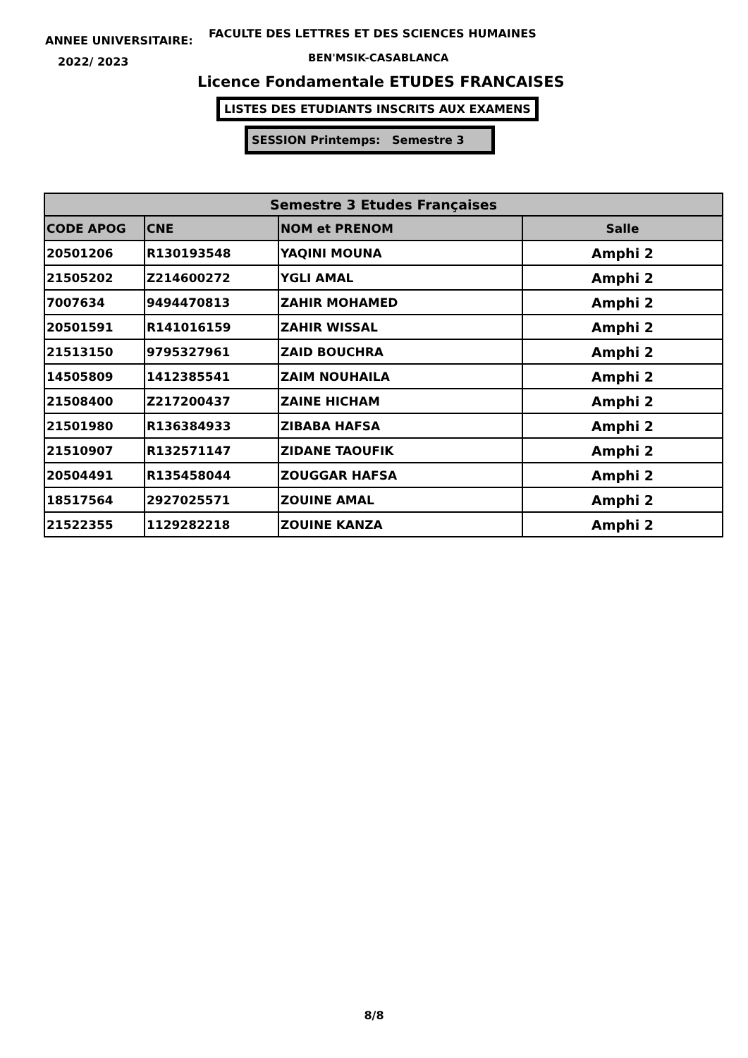ANNEE UNIVERSITAIRE:
FACULTE DES LETTRES ET DES SCIENCES HUMAINES
2022/ 2023 BEN'MSIK-CASABLANCA
Licence Fondamentale ETUDES FRANCAISES
LISTES DES ETUDIANTS INSCRITS AUX EXAMENS
SESSION Printemps: Semestre 3
| Semestre 3 Etudes Françaises | | | |
| --- | --- | --- | --- |
| CODE APOG | CNE | NOM et PRENOM | Salle |
| 20501206 | R130193548 | YAQINI MOUNA | Amphi 2 |
| 21505202 | Z214600272 | YGLI AMAL | Amphi 2 |
| 7007634 | 9494470813 | ZAHIR MOHAMED | Amphi 2 |
| 20501591 | R141016159 | ZAHIR WISSAL | Amphi 2 |
| 21513150 | 9795327961 | ZAID BOUCHRA | Amphi 2 |
| 14505809 | 1412385541 | ZAIM NOUHAILA | Amphi 2 |
| 21508400 | Z217200437 | ZAINE HICHAM | Amphi 2 |
| 21501980 | R136384933 | ZIBABA HAFSA | Amphi 2 |
| 21510907 | R132571147 | ZIDANE TAOUFIK | Amphi 2 |
| 20504491 | R135458044 | ZOUGGAR HAFSA | Amphi 2 |
| 18517564 | 2927025571 | ZOUINE AMAL | Amphi 2 |
| 21522355 | 1129282218 | ZOUINE KANZA | Amphi 2 |
8/8